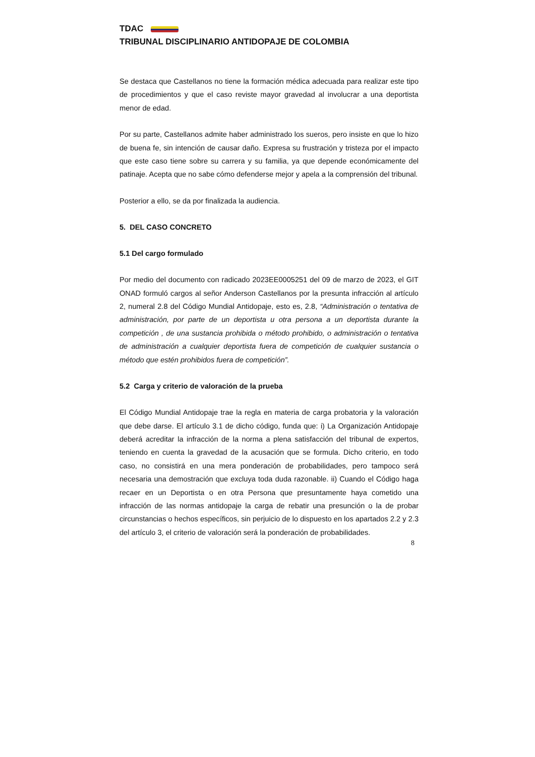TDAC
TRIBUNAL DISCIPLINARIO ANTIDOPAJE DE COLOMBIA
Se destaca que Castellanos no tiene la formación médica adecuada para realizar este tipo de procedimientos y que el caso reviste mayor gravedad al involucrar a una deportista menor de edad.
Por su parte, Castellanos admite haber administrado los sueros, pero insiste en que lo hizo de buena fe, sin intención de causar daño. Expresa su frustración y tristeza por el impacto que este caso tiene sobre su carrera y su familia, ya que depende económicamente del patinaje. Acepta que no sabe cómo defenderse mejor y apela a la comprensión del tribunal.
Posterior a ello, se da por finalizada la audiencia.
5. DEL CASO CONCRETO
5.1 Del cargo formulado
Por medio del documento con radicado 2023EE0005251 del 09 de marzo de 2023, el GIT ONAD formuló cargos al señor Anderson Castellanos por la presunta infracción al artículo 2, numeral 2.8 del Código Mundial Antidopaje, esto es, 2.8, “Administración o tentativa de administración, por parte de un deportista u otra persona a un deportista durante la competición , de una sustancia prohibida o método prohibido, o administración o tentativa de administración a cualquier deportista fuera de competición de cualquier sustancia o método que estén prohibidos fuera de competición”.
5.2 Carga y criterio de valoración de la prueba
El Código Mundial Antidopaje trae la regla en materia de carga probatoria y la valoración que debe darse. El artículo 3.1 de dicho código, funda que: i) La Organización Antidopaje deberá acreditar la infracción de la norma a plena satisfacción del tribunal de expertos, teniendo en cuenta la gravedad de la acusación que se formula. Dicho criterio, en todo caso, no consistirá en una mera ponderación de probabilidades, pero tampoco será necesaria una demostración que excluya toda duda razonable. ii) Cuando el Código haga recaer en un Deportista o en otra Persona que presuntamente haya cometido una infracción de las normas antidopaje la carga de rebatir una presunción o la de probar circunstancias o hechos específicos, sin perjuicio de lo dispuesto en los apartados 2.2 y 2.3 del artículo 3, el criterio de valoración será la ponderación de probabilidades.
8